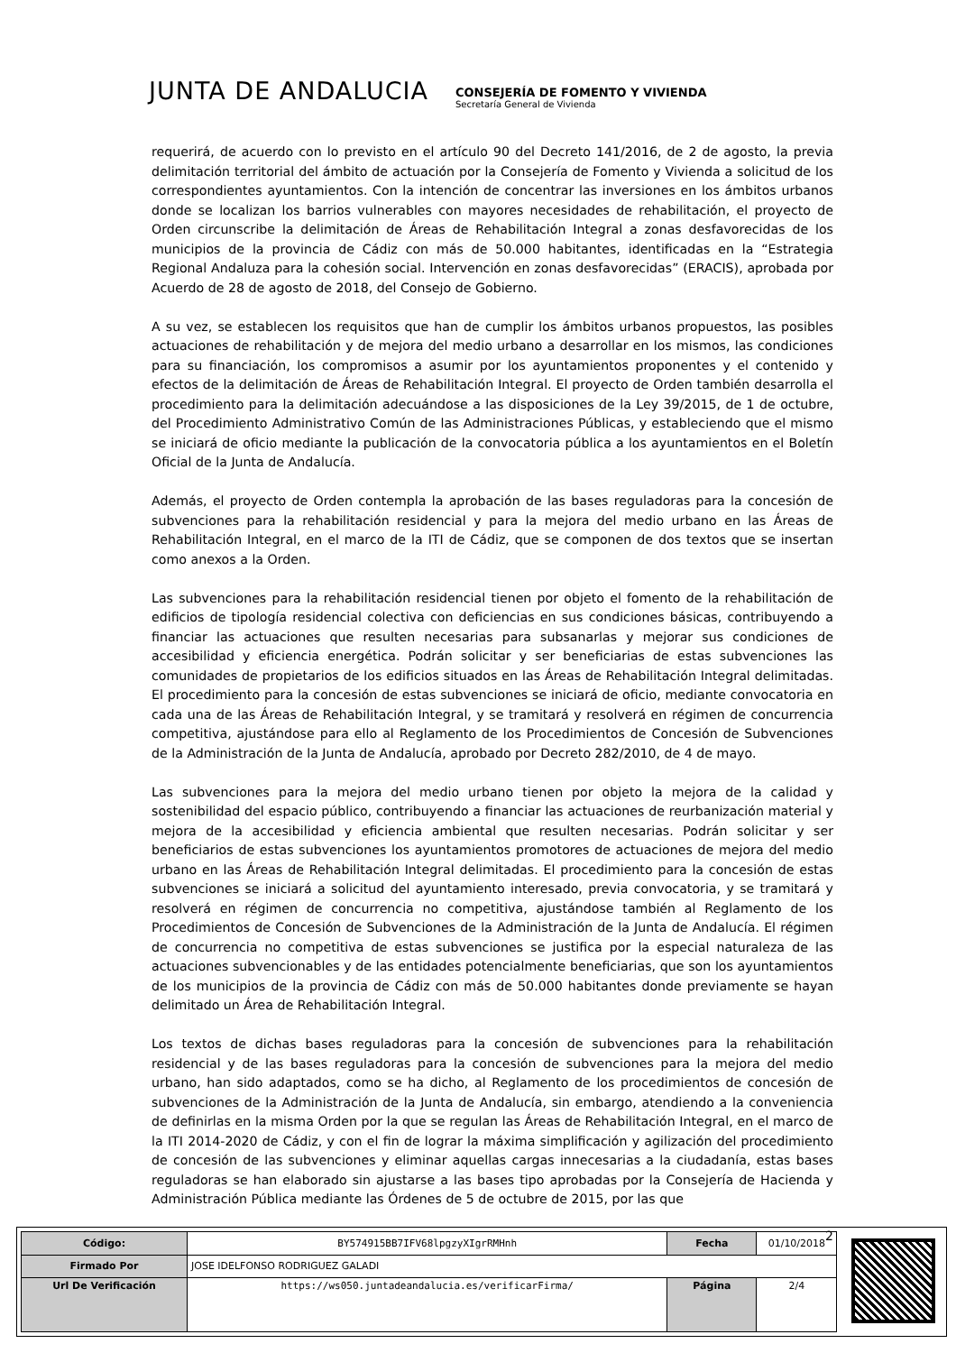JUNTA DE ANDALUCIA
CONSEJERÍA DE FOMENTO Y VIVIENDA
Secretaría General de Vivienda
requerirá, de acuerdo con lo previsto en el artículo 90 del Decreto 141/2016, de 2 de agosto, la previa delimitación territorial del ámbito de actuación por la Consejería de Fomento y Vivienda a solicitud de los correspondientes ayuntamientos. Con la intención de concentrar las inversiones en los ámbitos urbanos donde se localizan los barrios vulnerables con mayores necesidades de rehabilitación, el proyecto de Orden circunscribe la delimitación de Áreas de Rehabilitación Integral a zonas desfavorecidas de los municipios de la provincia de Cádiz con más de 50.000 habitantes, identificadas en la “Estrategia Regional Andaluza para la cohesión social. Intervención en zonas desfavorecidas” (ERACIS), aprobada por Acuerdo de 28 de agosto de 2018, del Consejo de Gobierno.
A su vez, se establecen los requisitos que han de cumplir los ámbitos urbanos propuestos, las posibles actuaciones de rehabilitación y de mejora del medio urbano a desarrollar en los mismos, las condiciones para su financiación, los compromisos a asumir por los ayuntamientos proponentes y el contenido y efectos de la delimitación de Áreas de Rehabilitación Integral. El proyecto de Orden también desarrolla el procedimiento para la delimitación adecuándose a las disposiciones de la Ley 39/2015, de 1 de octubre, del Procedimiento Administrativo Común de las Administraciones Públicas, y estableciendo que el mismo se iniciará de oficio mediante la publicación de la convocatoria pública a los ayuntamientos en el Boletín Oficial de la Junta de Andalucía.
Además, el proyecto de Orden contempla la aprobación de las bases reguladoras para la concesión de subvenciones para la rehabilitación residencial y para la mejora del medio urbano en las Áreas de Rehabilitación Integral, en el marco de la ITI de Cádiz, que se componen de dos textos que se insertan como anexos a la Orden.
Las subvenciones para la rehabilitación residencial tienen por objeto el fomento de la rehabilitación de edificios de tipología residencial colectiva con deficiencias en sus condiciones básicas, contribuyendo a financiar las actuaciones que resulten necesarias para subsanarlas y mejorar sus condiciones de accesibilidad y eficiencia energética. Podrán solicitar y ser beneficiarias de estas subvenciones las comunidades de propietarios de los edificios situados en las Áreas de Rehabilitación Integral delimitadas. El procedimiento para la concesión de estas subvenciones se iniciará de oficio, mediante convocatoria en cada una de las Áreas de Rehabilitación Integral, y se tramitará y resolverá en régimen de concurrencia competitiva, ajustándose para ello al Reglamento de los Procedimientos de Concesión de Subvenciones de la Administración de la Junta de Andalucía, aprobado por Decreto 282/2010, de 4 de mayo.
Las subvenciones para la mejora del medio urbano tienen por objeto la mejora de la calidad y sostenibilidad del espacio público, contribuyendo a financiar las actuaciones de reurbanización material y mejora de la accesibilidad y eficiencia ambiental que resulten necesarias. Podrán solicitar y ser beneficiarios de estas subvenciones los ayuntamientos promotores de actuaciones de mejora del medio urbano en las Áreas de Rehabilitación Integral delimitadas. El procedimiento para la concesión de estas subvenciones se iniciará a solicitud del ayuntamiento interesado, previa convocatoria, y se tramitará y resolverá en régimen de concurrencia no competitiva, ajustándose también al Reglamento de los Procedimientos de Concesión de Subvenciones de la Administración de la Junta de Andalucía. El régimen de concurrencia no competitiva de estas subvenciones se justifica por la especial naturaleza de las actuaciones subvencionables y de las entidades potencialmente beneficiarias, que son los ayuntamientos de los municipios de la provincia de Cádiz con más de 50.000 habitantes donde previamente se hayan delimitado un Área de Rehabilitación Integral.
Los textos de dichas bases reguladoras para la concesión de subvenciones para la rehabilitación residencial y de las bases reguladoras para la concesión de subvenciones para la mejora del medio urbano, han sido adaptados, como se ha dicho, al Reglamento de los procedimientos de concesión de subvenciones de la Administración de la Junta de Andalucía, sin embargo, atendiendo a la conveniencia de definirlas en la misma Orden por la que se regulan las Áreas de Rehabilitación Integral, en el marco de la ITI 2014-2020 de Cádiz, y con el fin de lograr la máxima simplificación y agilización del procedimiento de concesión de las subvenciones y eliminar aquellas cargas innecesarias a la ciudadanía, estas bases reguladoras se han elaborado sin ajustarse a las bases tipo aprobadas por la Consejería de Hacienda y Administración Pública mediante las Órdenes de 5 de octubre de 2015, por las que
2
| Código: | BY574915BB7IFV68lpgzyXIgrRMHnh | Fecha | 01/10/2018 |
| Firmado Por | JOSE IDELFONSO RODRIGUEZ GALADI | | |
| Url De Verificación | https://ws050.juntadeandalucia.es/verificarFirma/ | Página | 2/4 |